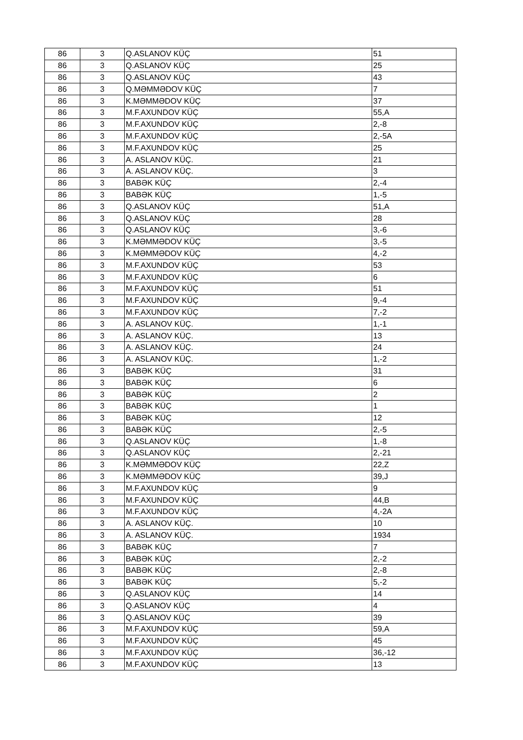| 86 | 3 | Q.ASLANOV KÜÇ | 51 |
| 86 | 3 | Q.ASLANOV KÜÇ | 25 |
| 86 | 3 | Q.ASLANOV KÜÇ | 43 |
| 86 | 3 | Q.MƏMMƏDOV KÜÇ | 7 |
| 86 | 3 | K.MƏMMƏDOV KÜÇ | 37 |
| 86 | 3 | M.F.AXUNDOV KÜÇ | 55,A |
| 86 | 3 | M.F.AXUNDOV KÜÇ | 2,-8 |
| 86 | 3 | M.F.AXUNDOV KÜÇ | 2,-5A |
| 86 | 3 | M.F.AXUNDOV KÜÇ | 25 |
| 86 | 3 | A. ASLANOV KÜÇ. | 21 |
| 86 | 3 | A. ASLANOV KÜÇ. | 3 |
| 86 | 3 | BABƏK KÜÇ | 2,-4 |
| 86 | 3 | BABƏK KÜÇ | 1,-5 |
| 86 | 3 | Q.ASLANOV KÜÇ | 51,A |
| 86 | 3 | Q.ASLANOV KÜÇ | 28 |
| 86 | 3 | Q.ASLANOV KÜÇ | 3,-6 |
| 86 | 3 | K.MƏMMƏDOV KÜÇ | 3,-5 |
| 86 | 3 | K.MƏMMƏDOV KÜÇ | 4,-2 |
| 86 | 3 | M.F.AXUNDOV KÜÇ | 53 |
| 86 | 3 | M.F.AXUNDOV KÜÇ | 6 |
| 86 | 3 | M.F.AXUNDOV KÜÇ | 51 |
| 86 | 3 | M.F.AXUNDOV KÜÇ | 9,-4 |
| 86 | 3 | M.F.AXUNDOV KÜÇ | 7,-2 |
| 86 | 3 | A. ASLANOV KÜÇ. | 1,-1 |
| 86 | 3 | A. ASLANOV KÜÇ. | 13 |
| 86 | 3 | A. ASLANOV KÜÇ. | 24 |
| 86 | 3 | A. ASLANOV KÜÇ. | 1,-2 |
| 86 | 3 | BABƏK KÜÇ | 31 |
| 86 | 3 | BABƏK KÜÇ | 6 |
| 86 | 3 | BABƏK KÜÇ | 2 |
| 86 | 3 | BABƏK KÜÇ | 1 |
| 86 | 3 | BABƏK KÜÇ | 12 |
| 86 | 3 | BABƏK KÜÇ | 2,-5 |
| 86 | 3 | Q.ASLANOV KÜÇ | 1,-8 |
| 86 | 3 | Q.ASLANOV KÜÇ | 2,-21 |
| 86 | 3 | K.MƏMMƏDOV KÜÇ | 22,Z |
| 86 | 3 | K.MƏMMƏDOV KÜÇ | 39,J |
| 86 | 3 | M.F.AXUNDOV KÜÇ | 9 |
| 86 | 3 | M.F.AXUNDOV KÜÇ | 44,B |
| 86 | 3 | M.F.AXUNDOV KÜÇ | 4,-2A |
| 86 | 3 | A. ASLANOV KÜÇ. | 10 |
| 86 | 3 | A. ASLANOV KÜÇ. | 1934 |
| 86 | 3 | BABƏK KÜÇ | 7 |
| 86 | 3 | BABƏK KÜÇ | 2,-2 |
| 86 | 3 | BABƏK KÜÇ | 2,-8 |
| 86 | 3 | BABƏK KÜÇ | 5,-2 |
| 86 | 3 | Q.ASLANOV KÜÇ | 14 |
| 86 | 3 | Q.ASLANOV KÜÇ | 4 |
| 86 | 3 | Q.ASLANOV KÜÇ | 39 |
| 86 | 3 | M.F.AXUNDOV KÜÇ | 59,A |
| 86 | 3 | M.F.AXUNDOV KÜÇ | 45 |
| 86 | 3 | M.F.AXUNDOV KÜÇ | 36,-12 |
| 86 | 3 | M.F.AXUNDOV KÜÇ | 13 |